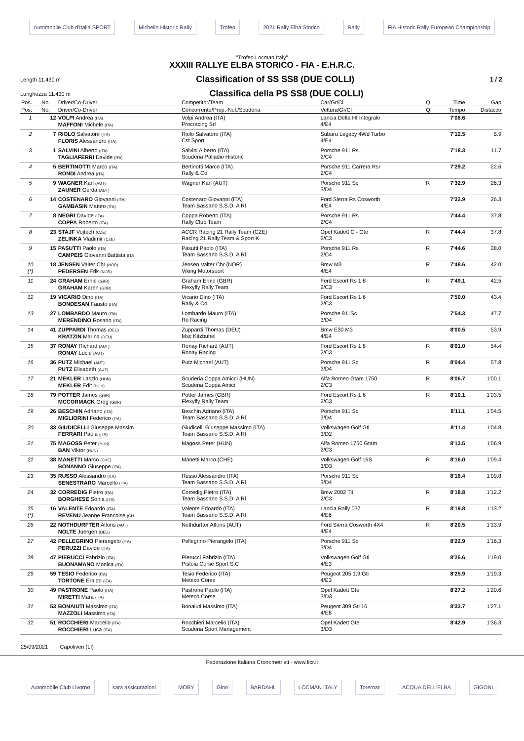Automobile Club d'Italia SPORT Michelin Historic Rally Trofeo 2021 Rally Elba Storico Rally FIA Historic Rally European Championship
"Trofeo Locman Italy"
XXXIII RALLYE ELBA STORICO - FIA - E.H.R.C.
Length 11.430 m Classification of SS SS8 (DUE COLLI) 1 / 2
Lunghezza 11.430 m Classifica della PS SS8 (DUE COLLI)
| Pos. | No. | Driver/Co-Driver | Competitor/Team | Car/Gr/Cl | Q. | Time | Gap |
| --- | --- | --- | --- | --- | --- | --- | --- |
| Pos. | No. | Driver/Co-Driver | Concorrente/Prep.-Nol./Scuderia | Vettura/Gr/Cl | Q. | Tempo | Distacco |
| 1 | 12 | VOLPI Andrea (ITA) MAFFONI Michele (ITA) | Volpi Andrea (ITA) Procracing Srl | Lancia Delta Hf Integrale 4/E4 | | 7'06.6 | |
| 2 | 7 | RIOLO Salvatore (ITA) FLORIS Alessandro (ITA) | Riolo Salvatore (ITA) Cst Sport | Subaru Legacy 4Wd Turbo 4/E4 | | 7'12.5 | 5.9 |
| 3 | 1 | SALVINI Alberto (ITA) TAGLIAFERRI Davide (ITA) | Salvini Alberto (ITA) Scuderia Palladio Historic | Porsche 911 Rs 2/C4 | | 7'18.3 | 11.7 |
| 4 | 5 | BERTINOTTI Marco (ITA) RONDI Andrea (ITA) | Bertinotti Marco (ITA) Rally & Co | Porsche 911 Carrera Rsr 2/C4 | | 7'29.2 | 22.6 |
| 5 | 9 | WAGNER Karl (AUT) ZAUNER Gerda (AUT) | Wagner Karl (AUT) | Porsche 911 Sc 3/D4 | R | 7'32.9 | 26.3 |
| 6 | 14 | COSTENARO Giovanni (ITA) GAMBASIN Matteo (ITA) | Costenaro Giovanni (ITA) Team Bassano S.S.D. A Rl | Ford Sierra Rs Cosworth 4/E4 | | 7'32.9 | 26.3 |
| 7 | 8 | NEGRI Davide (ITA) COPPA Roberto (ITA) | Coppa Roberto (ITA) Rally Club Team | Porsche 911 Rs 2/C4 | | 7'44.4 | 37.8 |
| 8 | 23 | STAJF Vojtech (CZE) ZELINKA Vladimir (CZE) | ACCR Racing 21 Rally Team (CZE) Racing 21 Rally Team & Sport K | Opel Kadett C - Gte 2/C3 | R | 7'44.4 | 37.8 |
| 9 | 15 | PASUTTI Paolo (ITA) CAMPEIS Giovanni Battista (ITA | Pasutti Paolo (ITA) Team Bassano S.S.D. A Rl | Porsche 911 Rs 2/C4 | R | 7'44.6 | 38.0 |
| 10 (*) | 18 | JENSEN Valter Chr (NOR) PEDERSEN Erik (NOR) | Jensen Valter Chr (NOR) Viking Motorsport | Bmw M3 4/E4 | R | 7'48.6 | 42.0 |
| 11 | 24 | GRAHAM Ernie (GBR) GRAHAM Karen (GBR) | Graham Ernie (GBR) Flexyfly Rally Team | Ford Escort Rs 1.8 2/C3 | R | 7'49.1 | 42.5 |
| 12 | 19 | VICARIO Dino (ITA) BONDESAN Fausto (ITA) | Vicario Dino (ITA) Rally & Co | Ford Escort Rs 1.6 2/C3 | | 7'50.0 | 43.4 |
| 13 | 27 | LOMBARDO Mauro (ITA) MERENDINO Rosario (ITA) | Lombardo Mauro (ITA) Ro Racing | Porsche 911Sc 3/D4 | | 7'54.3 | 47.7 |
| 14 | 41 | ZUPPARDI Thomas (DEU) KRATZIN Marina (DEU) | Zuppardi Thomas (DEU) Msc Kitzbuhel | Bmw E30 M3 4/E4 | | 8'00.5 | 53.9 |
| 15 | 37 | RONAY Richard (AUT) RONAY Lucie (AUT) | Ronay Richard (AUT) Ronay Racing | Ford Escort Rs 1.8 2/C3 | R | 8'01.0 | 54.4 |
| 16 | 36 | PUTZ Michael (AUT) PUTZ Elisabeth (AUT) | Putz Michael (AUT) | Porsche 911 Sc 3/D4 | R | 8'04.4 | 57.8 |
| 17 | 21 | MEKLER Laszlo (HUN) MEKLER Edit (HUN) | Scuderia Coppa Amicci (HUN) Scuderia Coppa Amici | Alfa Romeo Gtam 1750 2/C3 | R | 8'06.7 | 1'00.1 |
| 18 | 79 | POTTER James (GBR) MCCORMACK Greg (GBR) | Potter James (GBR) Flexyfly Rally Team | Ford Escort Rs 1.6 2/C3 | R | 8'10.1 | 1'03.5 |
| 19 | 26 | BESCHIN Adriano (ITA) MIGLIORINI Federico (ITA) | Beschin Adriano (ITA) Team Bassano S.S.D. A Rl | Porsche 911 Sc 3/D4 | | 8'11.1 | 1'04.5 |
| 20 | 33 | GIUDICELLI Giuseppe Massim FERRARI Paola (ITA) | Giudicelli Giuseppe Massimo (ITA) Team Bassano S.S.D. A Rl | Volkswagen Golf Gti 3/D2 | | 8'11.4 | 1'04.8 |
| 21 | 75 | MAGOSS Peter (HUN) BAN Viktor (HUN) | Magoss Peter (HUN) | Alfa Romeo 1750 Gtam 2/C3 | | 8'13.5 | 1'06.9 |
| 22 | 38 | MANETTI Marco (CHE) BONANNO Giuseppe (ITA) | Manetti Marco (CHE) | Volkswagen Golf 16S 3/D3 | R | 8'16.0 | 1'09.4 |
| 23 | 35 | RUSSO Alessandro (ITA) SENESTRARO Marcello (ITA) | Russo Alessandro (ITA) Team Bassano S.S.D. A Rl | Porsche 911 Sc 3/D4 | | 8'16.4 | 1'09.8 |
| 24 | 32 | CORREDIG Pietro (ITA) BORGHESE Sonia (ITA) | Corredig Pietro (ITA) Team Bassano S.S.D. A Rl | Bmw 2002 Tii 2/C3 | R | 8'18.8 | 1'12.2 |
| 25 (*) | 16 | VALENTE Edoardo (ITA) REVENU Jeanne Francoise (CH | Valente Edoardo (ITA) Team Bassano S.S.D. A Rl | Lancia Rally 037 4/E6 | R | 8'19.8 | 1'13.2 |
| 26 | 22 | NOTHDURFTER Alfons (AUT) NOLTE Juergen (DEU) | Nothdurfter Alfons (AUT) | Ford Sierra Cosworth 4X4 4/E4 | R | 8'20.5 | 1'13.9 |
| 27 | 42 | PELLEGRINO Pierangelo (ITA) PERUZZI Davide (ITA) | Pellegrino Pierangelo (ITA) | Porsche 911 Sc 3/D4 | | 8'22.9 | 1'16.3 |
| 28 | 47 | PIERUCCI Fabrizio (ITA) BUONAMANO Monica (ITA) | Pierucci Fabrizio (ITA) Pistoia Corse Sport S.C | Volkswagen Golf Gti 4/E3 | | 8'25.6 | 1'19.0 |
| 29 | 59 | TESIO Federico (ITA) TORTONE Eraldo (ITA) | Tesio Federico (ITA) Meteco Corse | Peugeot 205 1.9 Gti 4/E3 | | 8'25.9 | 1'19.3 |
| 30 | 49 | PASTRONE Paolo (ITA) MIRETTI Mara (ITA) | Pastrone Paolo (ITA) Meteco Corse | Opel Kadett Gte 3/D3 | | 8'27.2 | 1'20.6 |
| 31 | 53 | BONAIUTI Massimo (ITA) MAZZOLI Massimo (ITA) | Bonaiuti Massimo (ITA) | Peugeot 309 Gti 16 4/E8 | | 8'33.7 | 1'27.1 |
| 32 | 51 | ROCCHIERI Marcello (ITA) ROCCHIERI Luca (ITA) | Rocchieri Marcello (ITA) Scuderia Sport Management | Opel Kadett Gte 3/D3 | | 8'42.9 | 1'36.3 |
25/09/2021 Capoliveri (LI)
Federazione Italiana Cronometristi - www.ficr.it
Automobile Club Livorno sara assicurazioni MOBY Gino BARDAHL LOCMAN ITALY Toremar ACQUA DELL'ELBA GIGONI